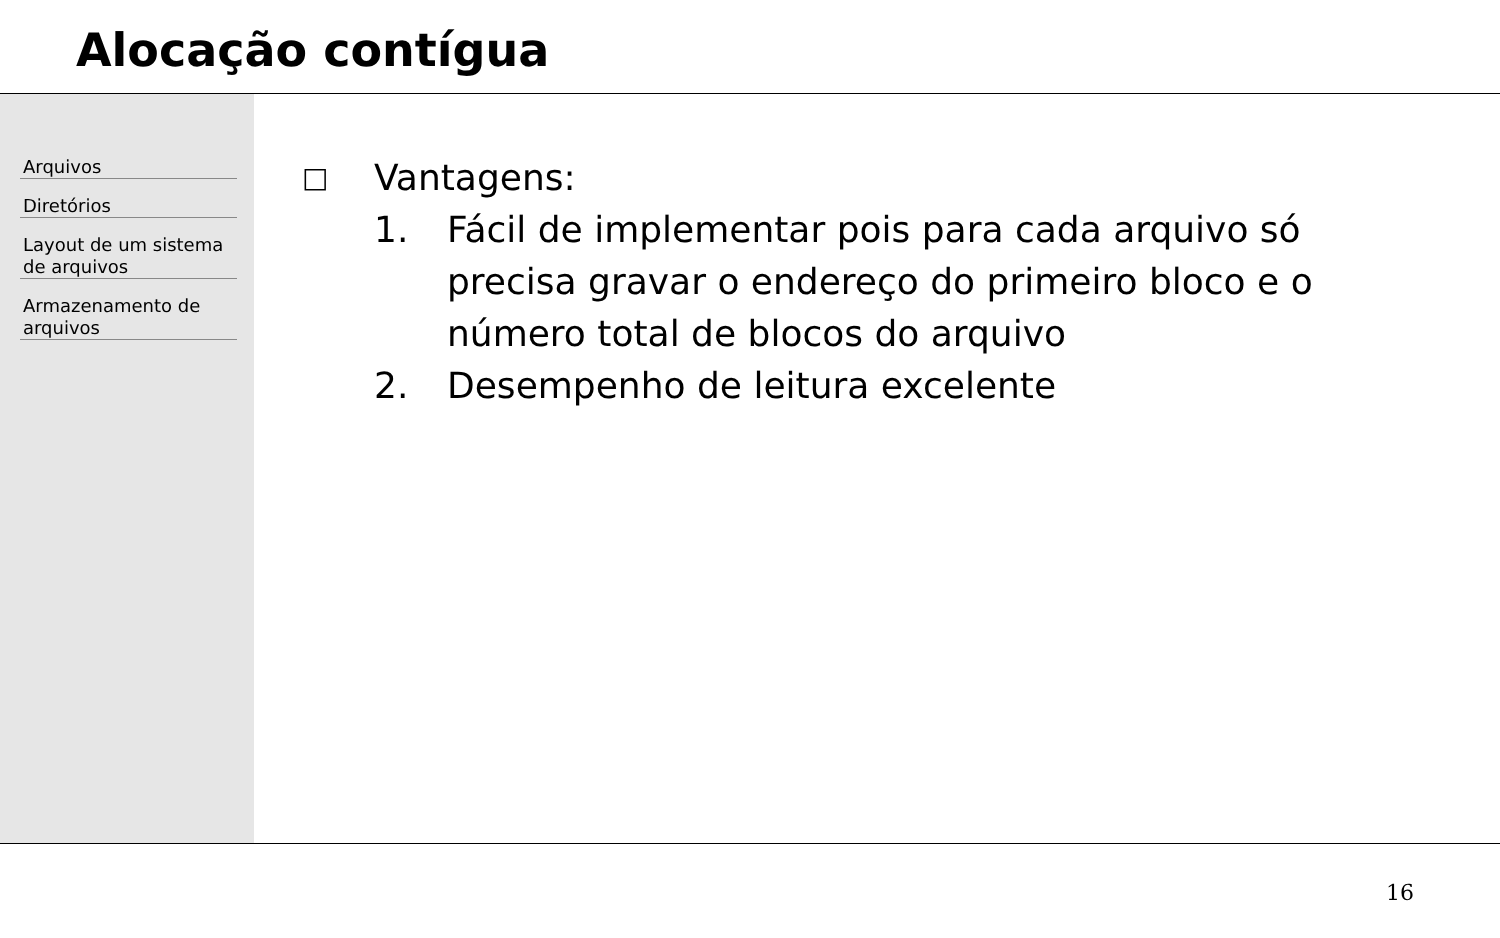Alocação contígua
Arquivos
Diretórios
Layout de um sistema de arquivos
Armazenamento de arquivos
□ Vantagens:
1. Fácil de implementar pois para cada arquivo só precisa gravar o endereço do primeiro bloco e o número total de blocos do arquivo
2. Desempenho de leitura excelente
16